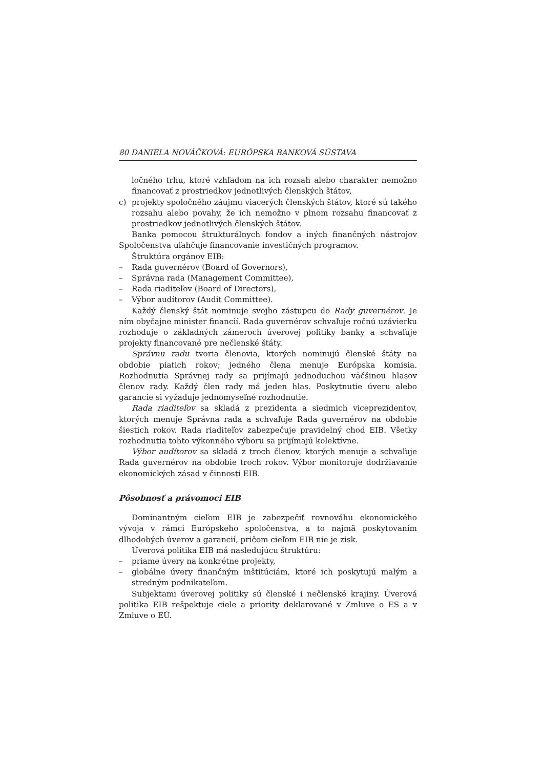80 DANIELA NOVÁČKOVÁ: EURÓPSKA BANKOVÁ SÚSTAVA
ločného trhu, ktoré vzhľadom na ich rozsah alebo charakter nemožno financovať z prostriedkov jednotlivých členských štátov,
c) projekty spoločného záujmu viacerých členských štátov, ktoré sú takého rozsahu alebo povahy, že ich nemožno v plnom rozsahu financovať z prostriedkov jednotlivých členských štátov.
Banka pomocou štrukturálnych fondov a iných finančných nástrojov Spoločenstva uľahčuje financovanie investičných programov.
Štruktúra orgánov EIB:
– Rada guvernérov (Board of Governors),
– Správna rada (Management Committee),
– Rada riaditeľov (Board of Directors),
– Výbor audítorov (Audit Committee).
Každý členský štát nominuje svojho zástupcu do Rady guvernérov. Je ním obyčajne minister financií. Rada guvernérov schvaľuje ročnú uzávierku rozhoduje o základných zámeroch úverovej politiky banky a schvaľuje projekty financované pre nečlenské štáty.
Správnu radu tvoria členovia, ktorých nominujú členské štáty na obdobie piatich rokov; jedného člena menuje Európska komisia. Rozhodnutia Správnej rady sa prijímajú jednoduchou väčšinou hlasov členov rady. Každý člen rady má jeden hlas. Poskytnutie úveru alebo garancie si vyžaduje jednomyseľné rozhodnutie.
Rada riaditeľov sa skladá z prezidenta a siedmich viceprezidentov, ktorých menuje Správna rada a schvaľuje Rada guvernérov na obdobie šiestich rokov. Rada riaditeľov zabezpečuje pravidelný chod EIB. Všetky rozhodnutia tohto výkonného výboru sa prijímajú kolektívne.
Výbor audítorov sa skladá z troch členov, ktorých menuje a schvaľuje Rada guvernérov na obdobie troch rokov. Výbor monitoruje dodržiavanie ekonomických zásad v činnosti EIB.
Pôsobnosť a právomoci EIB
Dominantným cieľom EIB je zabezpečiť rovnováhu ekonomického vývoja v rámci Európskeho spoločenstva, a to najmä poskytovaním dlhodobých úverov a garancií, pričom cieľom EIB nie je zisk.
Úverová politika EIB má nasledujúcu štruktúru:
– priame úvery na konkrétne projekty,
– globálne úvery finančným inštitúciám, ktoré ich poskytujú malým a stredným podnikateľom.
Subjektami úverovej politiky sú členské i nečlenské krajiny. Úverová politika EIB rešpektuje ciele a priority deklarované v Zmluve o ES a v Zmluve o EÚ.